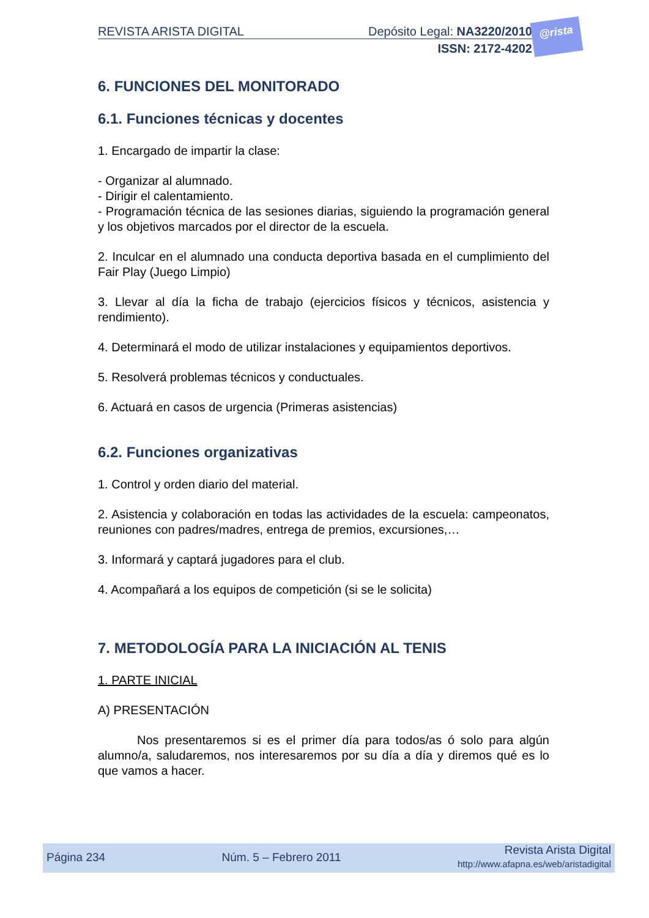REVISTA ARISTA DIGITAL Depósito Legal: NA3220/2010
ISSN: 2172-4202
@rista
6. FUNCIONES DEL MONITORADO
6.1. Funciones técnicas y docentes
1. Encargado de impartir la clase:
- Organizar al alumnado.
- Dirigir el calentamiento.
- Programación técnica de las sesiones diarias, siguiendo la programación general y los objetivos marcados por el director de la escuela.
2. Inculcar en el alumnado una conducta deportiva basada en el cumplimiento del Fair Play (Juego Limpio)
3. Llevar al día la ficha de trabajo (ejercicios físicos y técnicos, asistencia y rendimiento).
4. Determinará el modo de utilizar instalaciones y equipamientos deportivos.
5. Resolverá problemas técnicos y conductuales.
6. Actuará en casos de urgencia (Primeras asistencias)
6.2. Funciones organizativas
1. Control y orden diario del material.
2. Asistencia y colaboración en todas las actividades de la escuela: campeonatos, reuniones con padres/madres, entrega de premios, excursiones,…
3. Informará y captará jugadores para el club.
4. Acompañará a los equipos de competición (si se le solicita)
7. METODOLOGÍA PARA LA INICIACIÓN AL TENIS
1. PARTE INICIAL
A) PRESENTACIÓN
Nos presentaremos si es el primer día para todos/as ó solo para algún alumno/a, saludaremos, nos interesaremos por su día a día y diremos qué es lo que vamos a hacer.
Página 234 Núm. 5 – Febrero 2011 Revista Arista Digital
http://www.afapna.es/web/aristadigital